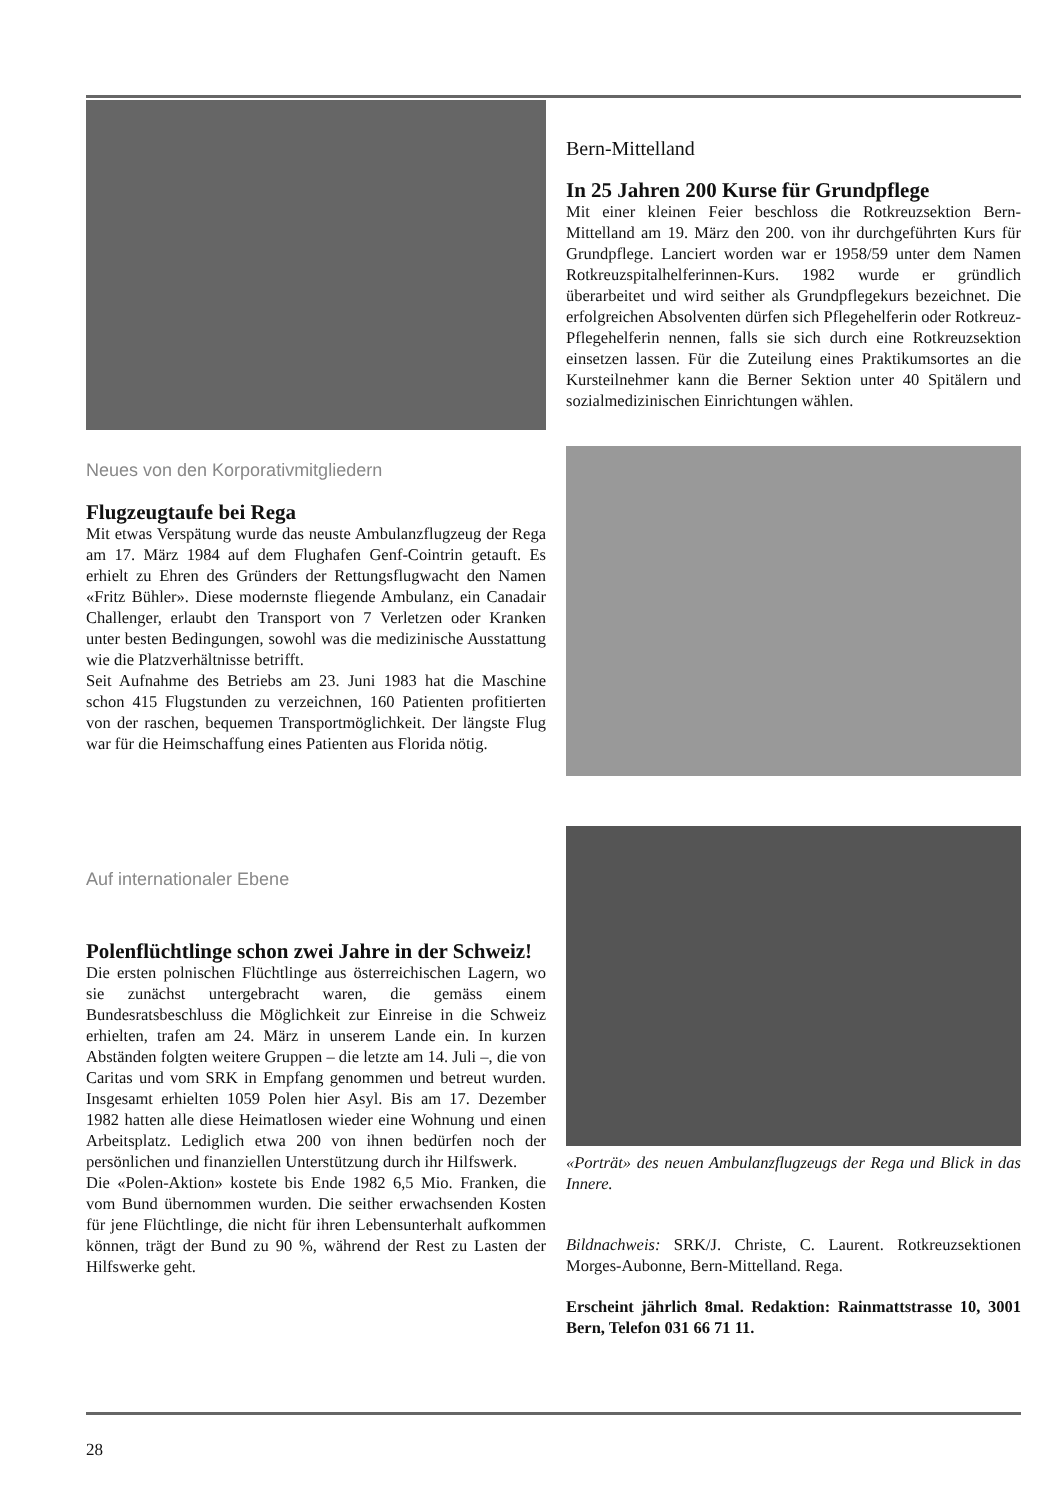Neues von den Korporativmitgliedern
Flugzeugtaufe bei Rega
Mit etwas Verspätung wurde das neuste Ambulanzflugzeug der Rega am 17. März 1984 auf dem Flughafen Genf-Cointrin getauft. Es erhielt zu Ehren des Gründers der Rettungsflugwacht den Namen «Fritz Bühler». Diese modernste fliegende Ambulanz, ein Canadair Challenger, erlaubt den Transport von 7 Verletzen oder Kranken unter besten Bedingungen, sowohl was die medizinische Ausstattung wie die Platzverhältnisse betrifft.
Seit Aufnahme des Betriebs am 23. Juni 1983 hat die Maschine schon 415 Flugstunden zu verzeichnen, 160 Patienten profitierten von der raschen, bequemen Transportmöglichkeit. Der längste Flug war für die Heimschaffung eines Patienten aus Florida nötig.
Auf internationaler Ebene
Polenflüchtlinge schon zwei Jahre in der Schweiz!
Die ersten polnischen Flüchtlinge aus österreichischen Lagern, wo sie zunächst untergebracht waren, die gemäss einem Bundesratsbeschluss die Möglichkeit zur Einreise in die Schweiz erhielten, trafen am 24. März in unserem Lande ein. In kurzen Abständen folgten weitere Gruppen – die letzte am 14. Juli –, die von Caritas und vom SRK in Empfang genommen und betreut wurden. Insgesamt erhielten 1059 Polen hier Asyl. Bis am 17. Dezember 1982 hatten alle diese Heimatlosen wieder eine Wohnung und einen Arbeitsplatz. Lediglich etwa 200 von ihnen bedürfen noch der persönlichen und finanziellen Unterstützung durch ihr Hilfswerk.
Die «Polen-Aktion» kostete bis Ende 1982 6,5 Mio. Franken, die vom Bund übernommen wurden. Die seither erwachsenden Kosten für jene Flüchtlinge, die nicht für ihren Lebensunterhalt aufkommen können, trägt der Bund zu 90 %, während der Rest zu Lasten der Hilfswerke geht.
Bern-Mittelland
In 25 Jahren 200 Kurse für Grundpflege
Mit einer kleinen Feier beschloss die Rotkreuzsektion Bern-Mittelland am 19. März den 200. von ihr durchgeführten Kurs für Grundpflege. Lanciert worden war er 1958/59 unter dem Namen Rotkreuzspitalhelferinnen-Kurs. 1982 wurde er gründlich überarbeitet und wird seither als Grundpflegekurs bezeichnet. Die erfolgreichen Absolventen dürfen sich Pflegehelferin oder Rotkreuz-Pflegehelferin nennen, falls sie sich durch eine Rotkreuzsektion einsetzen lassen. Für die Zuteilung eines Praktikumsortes an die Kursteilnehmer kann die Berner Sektion unter 40 Spitälern und sozialmedizinischen Einrichtungen wählen.
«Porträt» des neuen Ambulanzflugzeugs der Rega und Blick in das Innere.
Bildnachweis: SRK/J. Christe, C. Laurent. Rotkreuzsektionen Morges-Aubonne, Bern-Mittelland. Rega.
Erscheint jährlich 8mal. Redaktion: Rainmattstrasse 10, 3001 Bern, Telefon 031 66 71 11.
28